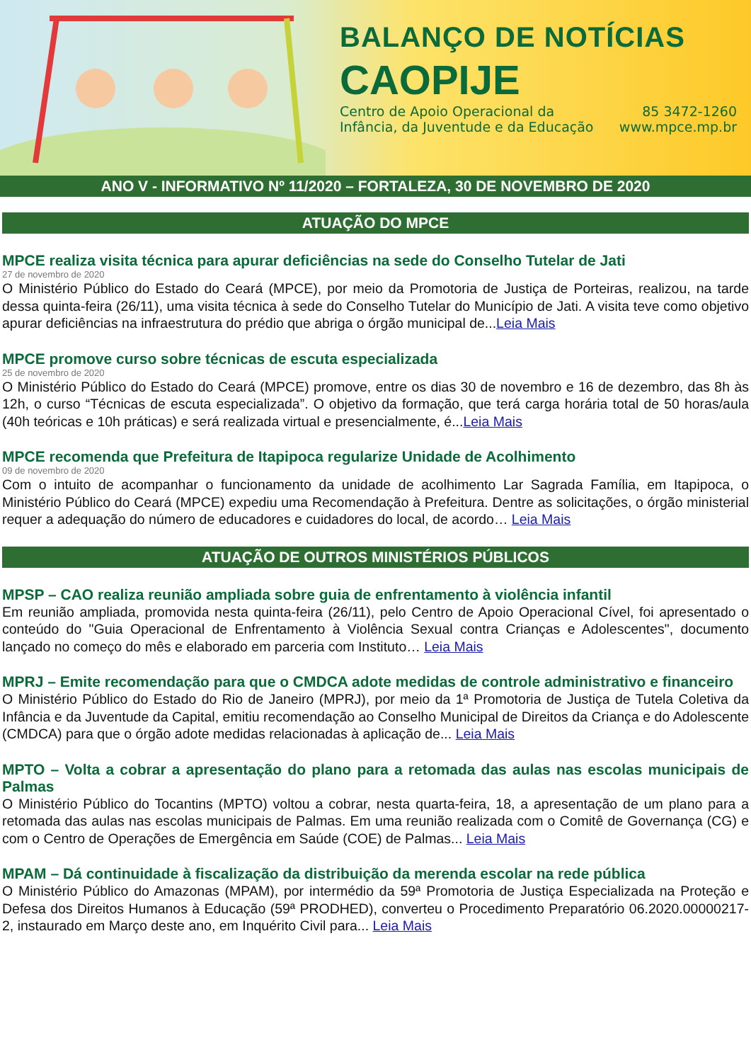BALANÇO DE NOTÍCIAS
CAOPIJE
Centro de Apoio Operacional da
Infância, da Juventude e da Educação
85 3472-1260
www.mpce.mp.br
ANO V - INFORMATIVO Nº 11/2020 – FORTALEZA, 30 DE NOVEMBRO DE 2020
ATUAÇÃO DO MPCE
MPCE realiza visita técnica para apurar deficiências na sede do Conselho Tutelar de Jati
27 de novembro de 2020
O Ministério Público do Estado do Ceará (MPCE), por meio da Promotoria de Justiça de Porteiras, realizou, na tarde dessa quinta-feira (26/11), uma visita técnica à sede do Conselho Tutelar do Município de Jati. A visita teve como objetivo apurar deficiências na infraestrutura do prédio que abriga o órgão municipal de...Leia Mais
MPCE promove curso sobre técnicas de escuta especializada
25 de novembro de 2020
O Ministério Público do Estado do Ceará (MPCE) promove, entre os dias 30 de novembro e 16 de dezembro, das 8h às 12h, o curso “Técnicas de escuta especializada”. O objetivo da formação, que terá carga horária total de 50 horas/aula (40h teóricas e 10h práticas) e será realizada virtual e presencialmente, é...Leia Mais
MPCE recomenda que Prefeitura de Itapipoca regularize Unidade de Acolhimento
09 de novembro de 2020
Com o intuito de acompanhar o funcionamento da unidade de acolhimento Lar Sagrada Família, em Itapipoca, o Ministério Público do Ceará (MPCE) expediu uma Recomendação à Prefeitura. Dentre as solicitações, o órgão ministerial requer a adequação do número de educadores e cuidadores do local, de acordo… Leia Mais
ATUAÇÃO DE OUTROS MINISTÉRIOS PÚBLICOS
MPSP – CAO realiza reunião ampliada sobre guia de enfrentamento à violência infantil
Em reunião ampliada, promovida nesta quinta-feira (26/11), pelo Centro de Apoio Operacional Cível, foi apresentado o conteúdo do "Guia Operacional de Enfrentamento à Violência Sexual contra Crianças e Adolescentes", documento lançado no começo do mês e elaborado em parceria com Instituto… Leia Mais
MPRJ – Emite recomendação para que o CMDCA adote medidas de controle administrativo e financeiro
O Ministério Público do Estado do Rio de Janeiro (MPRJ), por meio da 1ª Promotoria de Justiça de Tutela Coletiva da Infância e da Juventude da Capital, emitiu recomendação ao Conselho Municipal de Direitos da Criança e do Adolescente (CMDCA) para que o órgão adote medidas relacionadas à aplicação de... Leia Mais
MPTO – Volta a cobrar a apresentação do plano para a retomada das aulas nas escolas municipais de Palmas
O Ministério Público do Tocantins (MPTO) voltou a cobrar, nesta quarta-feira, 18, a apresentação de um plano para a retomada das aulas nas escolas municipais de Palmas. Em uma reunião realizada com o Comitê de Governança (CG) e com o Centro de Operações de Emergência em Saúde (COE) de Palmas... Leia Mais
MPAM – Dá continuidade à fiscalização da distribuição da merenda escolar na rede pública
O Ministério Público do Amazonas (MPAM), por intermédio da 59ª Promotoria de Justiça Especializada na Proteção e Defesa dos Direitos Humanos à Educação (59ª PRODHED), converteu o Procedimento Preparatório 06.2020.00000217-2, instaurado em Março deste ano, em Inquérito Civil para... Leia Mais